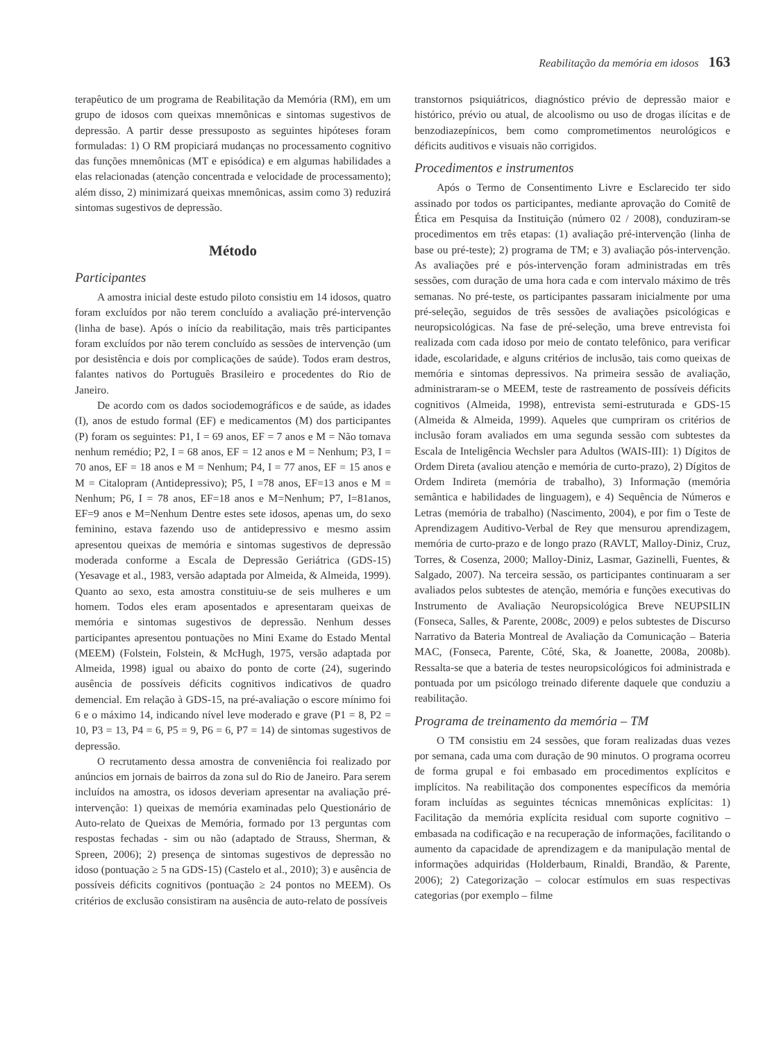Reabilitação da memória em idosos 163
terapêutico de um programa de Reabilitação da Memória (RM), em um grupo de idosos com queixas mnemônicas e sintomas sugestivos de depressão. A partir desse pressuposto as seguintes hipóteses foram formuladas: 1) O RM propiciará mudanças no processamento cognitivo das funções mnemônicas (MT e episódica) e em algumas habilidades a elas relacionadas (atenção concentrada e velocidade de processamento); além disso, 2) minimizará queixas mnemônicas, assim como 3) reduzirá sintomas sugestivos de depressão.
Método
Participantes
A amostra inicial deste estudo piloto consistiu em 14 idosos, quatro foram excluídos por não terem concluído a avaliação pré-intervenção (linha de base). Após o início da reabilitação, mais três participantes foram excluídos por não terem concluído as sessões de intervenção (um por desistência e dois por complicações de saúde). Todos eram destros, falantes nativos do Português Brasileiro e procedentes do Rio de Janeiro.
De acordo com os dados sociodemográficos e de saúde, as idades (I), anos de estudo formal (EF) e medicamentos (M) dos participantes (P) foram os seguintes: P1, I = 69 anos, EF = 7 anos e M = Não tomava nenhum remédio; P2, I = 68 anos, EF = 12 anos e M = Nenhum; P3, I = 70 anos, EF = 18 anos e M = Nenhum; P4, I = 77 anos, EF = 15 anos e M = Citalopram (Antidepressivo); P5, I =78 anos, EF=13 anos e M = Nenhum; P6, I = 78 anos, EF=18 anos e M=Nenhum; P7, I=81anos, EF=9 anos e M=Nenhum Dentre estes sete idosos, apenas um, do sexo feminino, estava fazendo uso de antidepressivo e mesmo assim apresentou queixas de memória e sintomas sugestivos de depressão moderada conforme a Escala de Depressão Geriátrica (GDS-15) (Yesavage et al., 1983, versão adaptada por Almeida, & Almeida, 1999). Quanto ao sexo, esta amostra constituiu-se de seis mulheres e um homem. Todos eles eram aposentados e apresentaram queixas de memória e sintomas sugestivos de depressão. Nenhum desses participantes apresentou pontuações no Mini Exame do Estado Mental (MEEM) (Folstein, Folstein, & McHugh, 1975, versão adaptada por Almeida, 1998) igual ou abaixo do ponto de corte (24), sugerindo ausência de possíveis déficits cognitivos indicativos de quadro demencial. Em relação à GDS-15, na pré-avaliação o escore mínimo foi 6 e o máximo 14, indicando nível leve moderado e grave (P1 = 8, P2 = 10, P3 = 13, P4 = 6, P5 = 9, P6 = 6, P7 = 14) de sintomas sugestivos de depressão.
O recrutamento dessa amostra de conveniência foi realizado por anúncios em jornais de bairros da zona sul do Rio de Janeiro. Para serem incluídos na amostra, os idosos deveriam apresentar na avaliação pré-intervenção: 1) queixas de memória examinadas pelo Questionário de Auto-relato de Queixas de Memória, formado por 13 perguntas com respostas fechadas - sim ou não (adaptado de Strauss, Sherman, & Spreen, 2006); 2) presença de sintomas sugestivos de depressão no idoso (pontuação ≥ 5 na GDS-15) (Castelo et al., 2010); 3) e ausência de possíveis déficits cognitivos (pontuação ≥ 24 pontos no MEEM). Os critérios de exclusão consistiram na ausência de auto-relato de possíveis
transtornos psiquiátricos, diagnóstico prévio de depressão maior e histórico, prévio ou atual, de alcoolismo ou uso de drogas ilícitas e de benzodiazepínicos, bem como comprometimentos neurológicos e déficits auditivos e visuais não corrigidos.
Procedimentos e instrumentos
Após o Termo de Consentimento Livre e Esclarecido ter sido assinado por todos os participantes, mediante aprovação do Comitê de Ética em Pesquisa da Instituição (número 02 / 2008), conduziram-se procedimentos em três etapas: (1) avaliação pré-intervenção (linha de base ou pré-teste); 2) programa de TM; e 3) avaliação pós-intervenção. As avaliações pré e pós-intervenção foram administradas em três sessões, com duração de uma hora cada e com intervalo máximo de três semanas. No pré-teste, os participantes passaram inicialmente por uma pré-seleção, seguidos de três sessões de avaliações psicológicas e neuropsicológicas. Na fase de pré-seleção, uma breve entrevista foi realizada com cada idoso por meio de contato telefônico, para verificar idade, escolaridade, e alguns critérios de inclusão, tais como queixas de memória e sintomas depressivos. Na primeira sessão de avaliação, administraram-se o MEEM, teste de rastreamento de possíveis déficits cognitivos (Almeida, 1998), entrevista semi-estruturada e GDS-15 (Almeida & Almeida, 1999). Aqueles que cumpriram os critérios de inclusão foram avaliados em uma segunda sessão com subtestes da Escala de Inteligência Wechsler para Adultos (WAIS-III): 1) Dígitos de Ordem Direta (avaliou atenção e memória de curto-prazo), 2) Dígitos de Ordem Indireta (memória de trabalho), 3) Informação (memória semântica e habilidades de linguagem), e 4) Sequência de Números e Letras (memória de trabalho) (Nascimento, 2004), e por fim o Teste de Aprendizagem Auditivo-Verbal de Rey que mensurou aprendizagem, memória de curto-prazo e de longo prazo (RAVLT, Malloy-Diniz, Cruz, Torres, & Cosenza, 2000; Malloy-Diniz, Lasmar, Gazinelli, Fuentes, & Salgado, 2007). Na terceira sessão, os participantes continuaram a ser avaliados pelos subtestes de atenção, memória e funções executivas do Instrumento de Avaliação Neuropsicológica Breve NEUPSILIN (Fonseca, Salles, & Parente, 2008c, 2009) e pelos subtestes de Discurso Narrativo da Bateria Montreal de Avaliação da Comunicação – Bateria MAC, (Fonseca, Parente, Côté, Ska, & Joanette, 2008a, 2008b). Ressalta-se que a bateria de testes neuropsicológicos foi administrada e pontuada por um psicólogo treinado diferente daquele que conduziu a reabilitação.
Programa de treinamento da memória – TM
O TM consistiu em 24 sessões, que foram realizadas duas vezes por semana, cada uma com duração de 90 minutos. O programa ocorreu de forma grupal e foi embasado em procedimentos explícitos e implícitos. Na reabilitação dos componentes específicos da memória foram incluídas as seguintes técnicas mnemônicas explícitas: 1) Facilitação da memória explícita residual com suporte cognitivo – embasada na codificação e na recuperação de informações, facilitando o aumento da capacidade de aprendizagem e da manipulação mental de informações adquiridas (Holderbaum, Rinaldi, Brandão, & Parente, 2006); 2) Categorização – colocar estímulos em suas respectivas categorias (por exemplo – filme